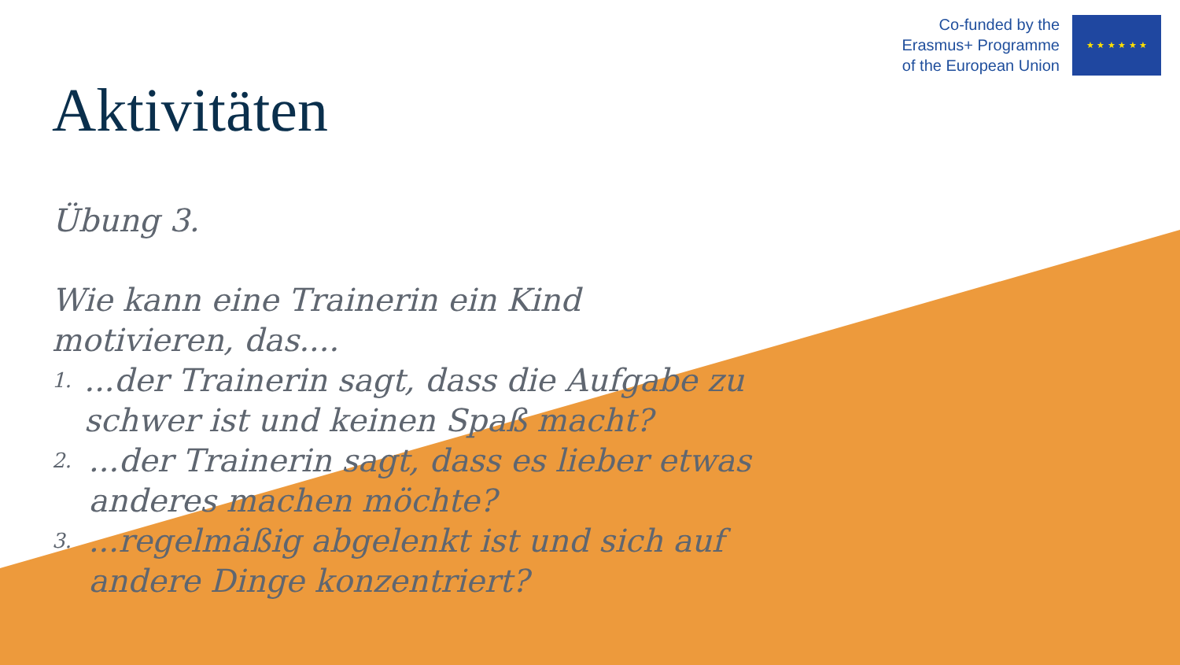Co-funded by the
Erasmus+ Programme
of the European Union
★ ★ ★ ★ ★ ★
Aktivitäten
Übung 3.
Wie kann eine Trainerin ein Kind motivieren, das....
1....der Trainerin sagt, dass die Aufgabe zu schwer ist und keinen Spaß macht?
2....der Trainerin sagt, dass es lieber etwas anderes machen möchte?
3....regelmäßig abgelenkt ist und sich auf andere Dinge konzentriert?